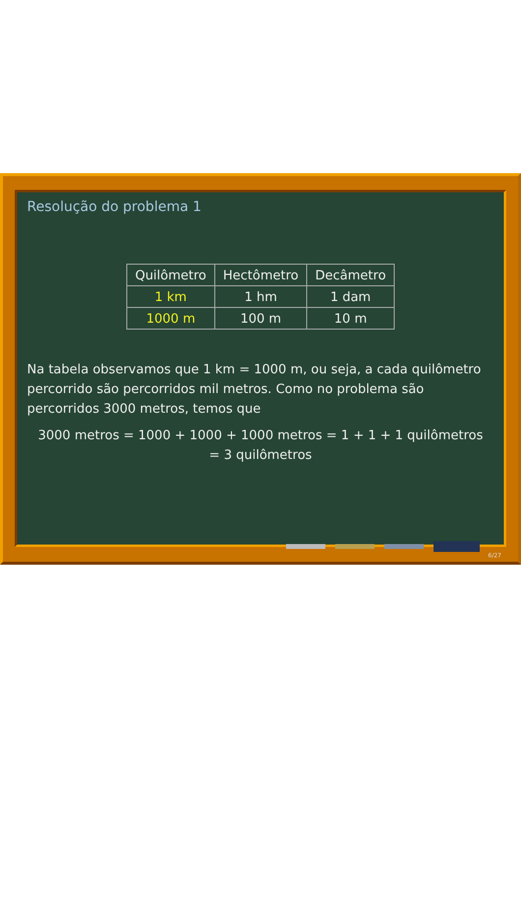Resolução do problema 1
| Quilômetro | Hectômetro | Decâmetro |
| --- | --- | --- |
| 1 km | 1 hm | 1 dam |
| 1000 m | 100 m | 10 m |
Na tabela observamos que 1 km = 1000 m, ou seja, a cada quilômetro percorrido são percorridos mil metros. Como no problema são percorridos 3000 metros, temos que
3000 metros = 1000 + 1000 + 1000 metros = 1 + 1 + 1 quilômetros
= 3 quilômetros
6/27